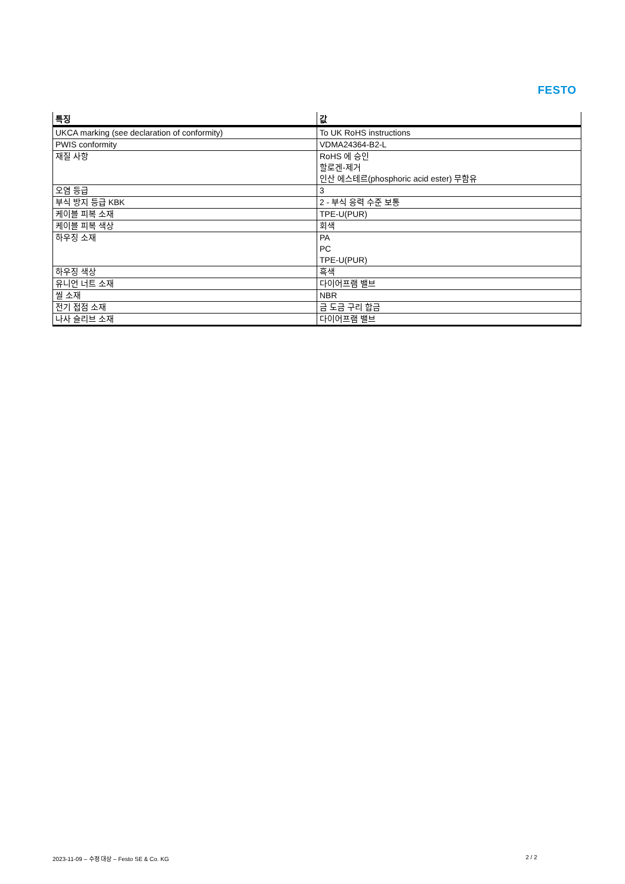FESTO
| 특징 | 값 |
| --- | --- |
| UKCA marking (see declaration of conformity) | To UK RoHS instructions |
| PWIS conformity | VDMA24364-B2-L |
| 재질 사항 | RoHS 에 승인 할로겐-제거 인산 에스테르(phosphoric acid ester) 무함유 |
| 오염 등급 | 3 |
| 부식 방지 등급 KBK | 2 - 부식 응력 수준 보통 |
| 케이블 피복 소재 | TPE-U(PUR) |
| 케이블 피복 색상 | 회색 |
| 하우징 소재 | PA PC TPE-U(PUR) |
| 하우징 색상 | 흑색 |
| 유니언 너트 소재 | 다이어프램 밸브 |
| 씰 소재 | NBR |
| 전기 접점 소재 | 금 도금 구리 합금 |
| 나사 슬리브 소재 | 다이어프램 밸브 |
2023-11-09 – 수정 대상 – Festo SE & Co. KG 2 / 2